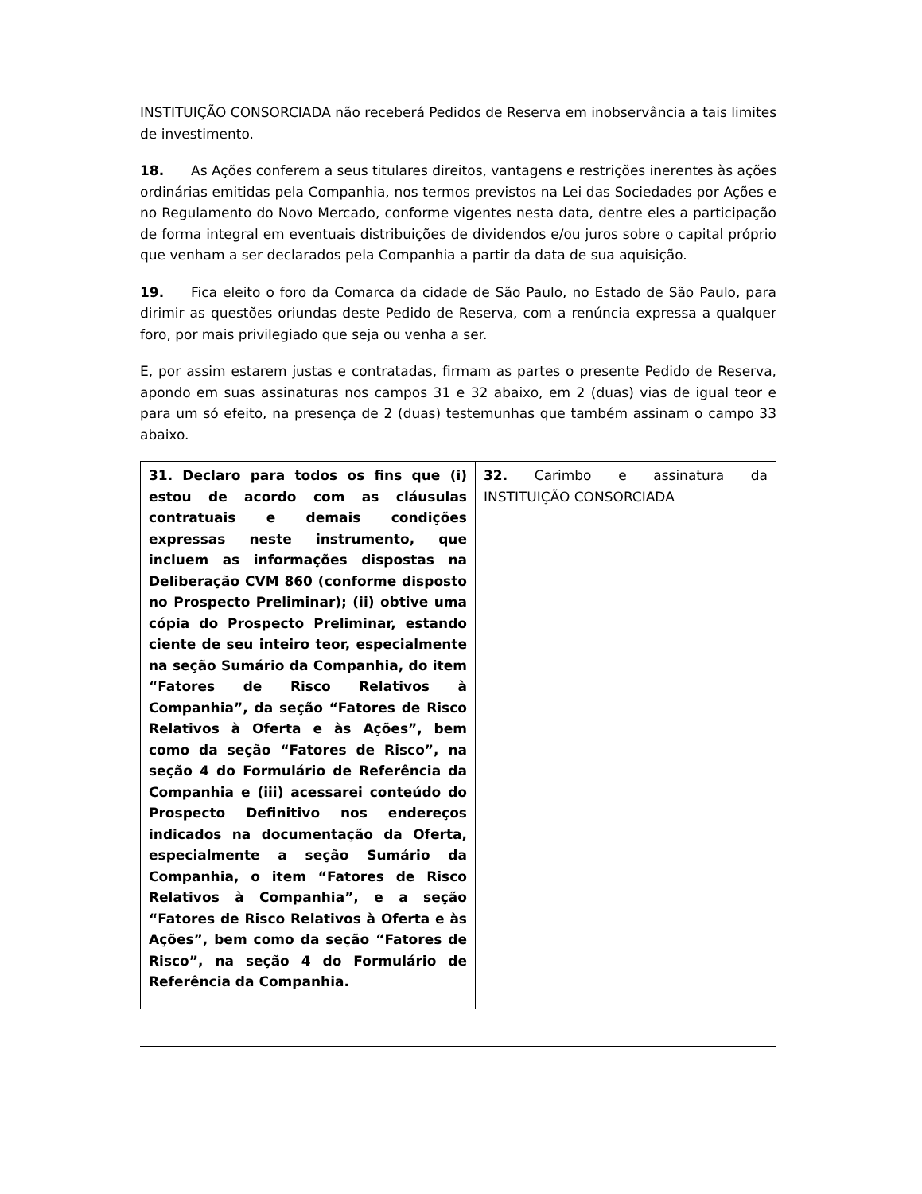INSTITUIÇÃO CONSORCIADA não receberá Pedidos de Reserva em inobservância a tais limites de investimento.
18. As Ações conferem a seus titulares direitos, vantagens e restrições inerentes às ações ordinárias emitidas pela Companhia, nos termos previstos na Lei das Sociedades por Ações e no Regulamento do Novo Mercado, conforme vigentes nesta data, dentre eles a participação de forma integral em eventuais distribuições de dividendos e/ou juros sobre o capital próprio que venham a ser declarados pela Companhia a partir da data de sua aquisição.
19. Fica eleito o foro da Comarca da cidade de São Paulo, no Estado de São Paulo, para dirimir as questões oriundas deste Pedido de Reserva, com a renúncia expressa a qualquer foro, por mais privilegiado que seja ou venha a ser.
E, por assim estarem justas e contratadas, firmam as partes o presente Pedido de Reserva, apondo em suas assinaturas nos campos 31 e 32 abaixo, em 2 (duas) vias de igual teor e para um só efeito, na presença de 2 (duas) testemunhas que também assinam o campo 33 abaixo.
| 31. Declaro para todos os fins que (i) estou de acordo com as cláusulas contratuais e demais condições expressas neste instrumento, que incluem as informações dispostas na Deliberação CVM 860 (conforme disposto no Prospecto Preliminar); (ii) obtive uma cópia do Prospecto Preliminar, estando ciente de seu inteiro teor, especialmente na seção Sumário da Companhia, do item “Fatores de Risco Relativos à Companhia”, da seção “Fatores de Risco Relativos à Oferta e às Ações”, bem como da seção “Fatores de Risco”, na seção 4 do Formulário de Referência da Companhia e (iii) acessarei conteúdo do Prospecto Definitivo nos endereços indicados na documentação da Oferta, especialmente a seção Sumário da Companhia, o item “Fatores de Risco Relativos à Companhia”, e a seção “Fatores de Risco Relativos à Oferta e às Ações”, bem como da seção “Fatores de Risco”, na seção 4 do Formulário de Referência da Companhia. | 32. Carimbo e assinatura da INSTITUIÇÃO CONSORCIADA |